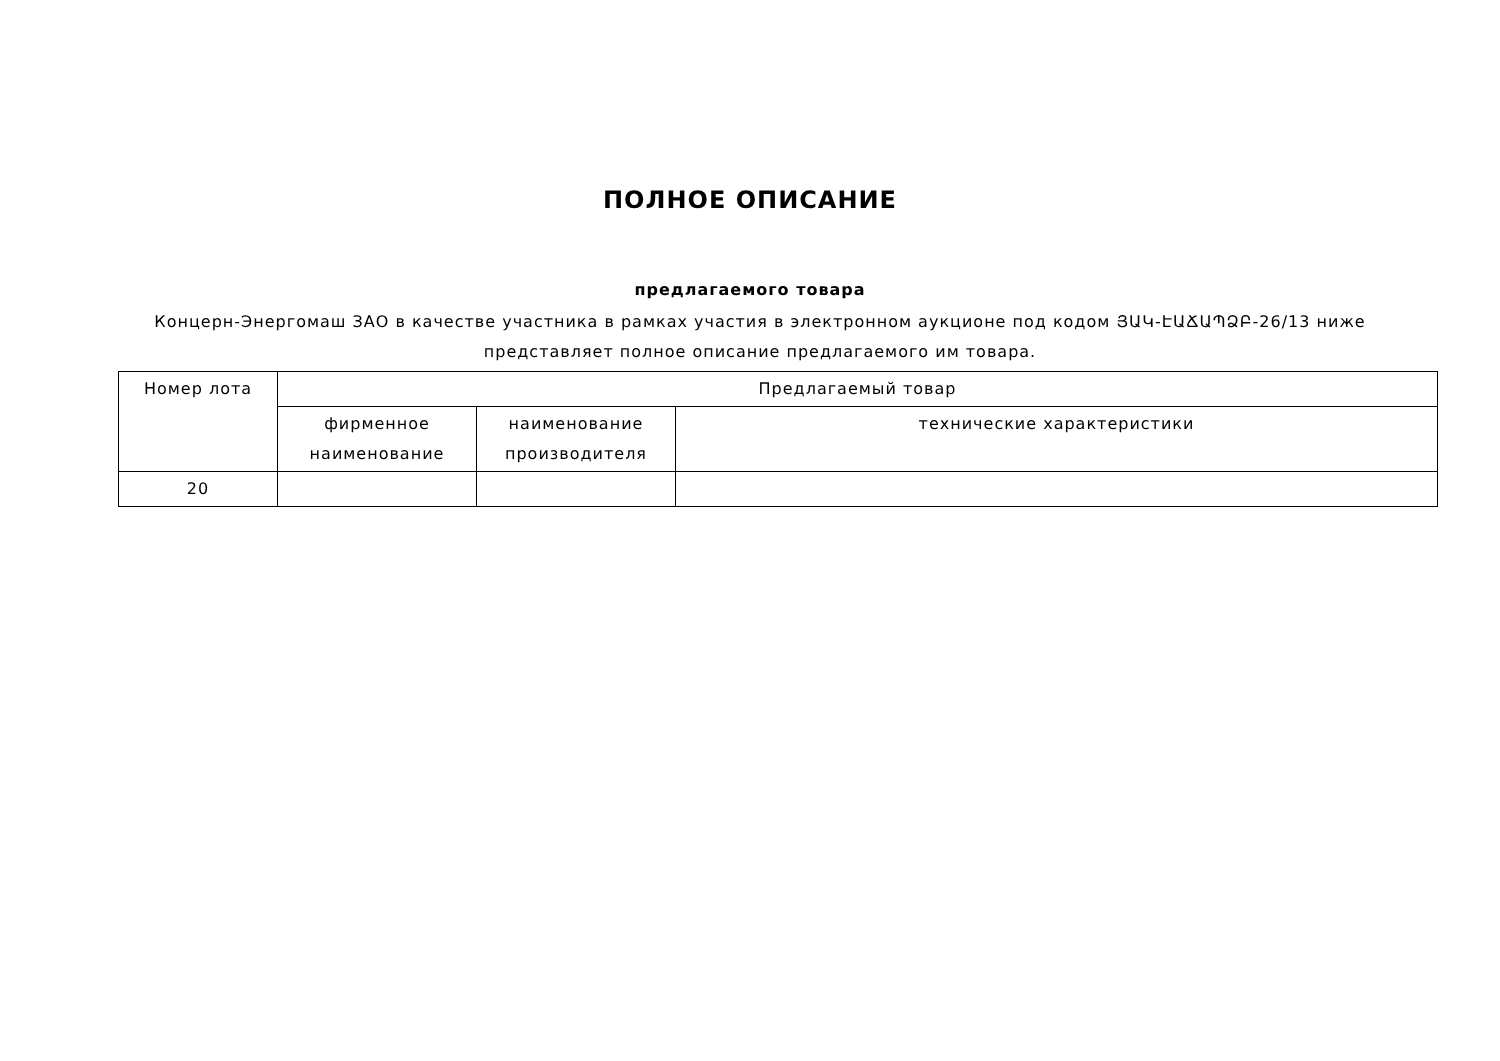ПОЛНОЕ ОПИСАНИЕ
предлагаемого товара
Концерн-Энергомаш ЗАО в качестве участника в рамках участия в электронном аукционе под кодом ՅԱԿ-ԷԱՃԱՊՁԲ-26/13 ниже представляет полное описание предлагаемого им товара.
| Номер лота | Предлагаемый товар | | |
| | фирменное наименование | наименование производителя | технические характеристики |
| 20 | | | |